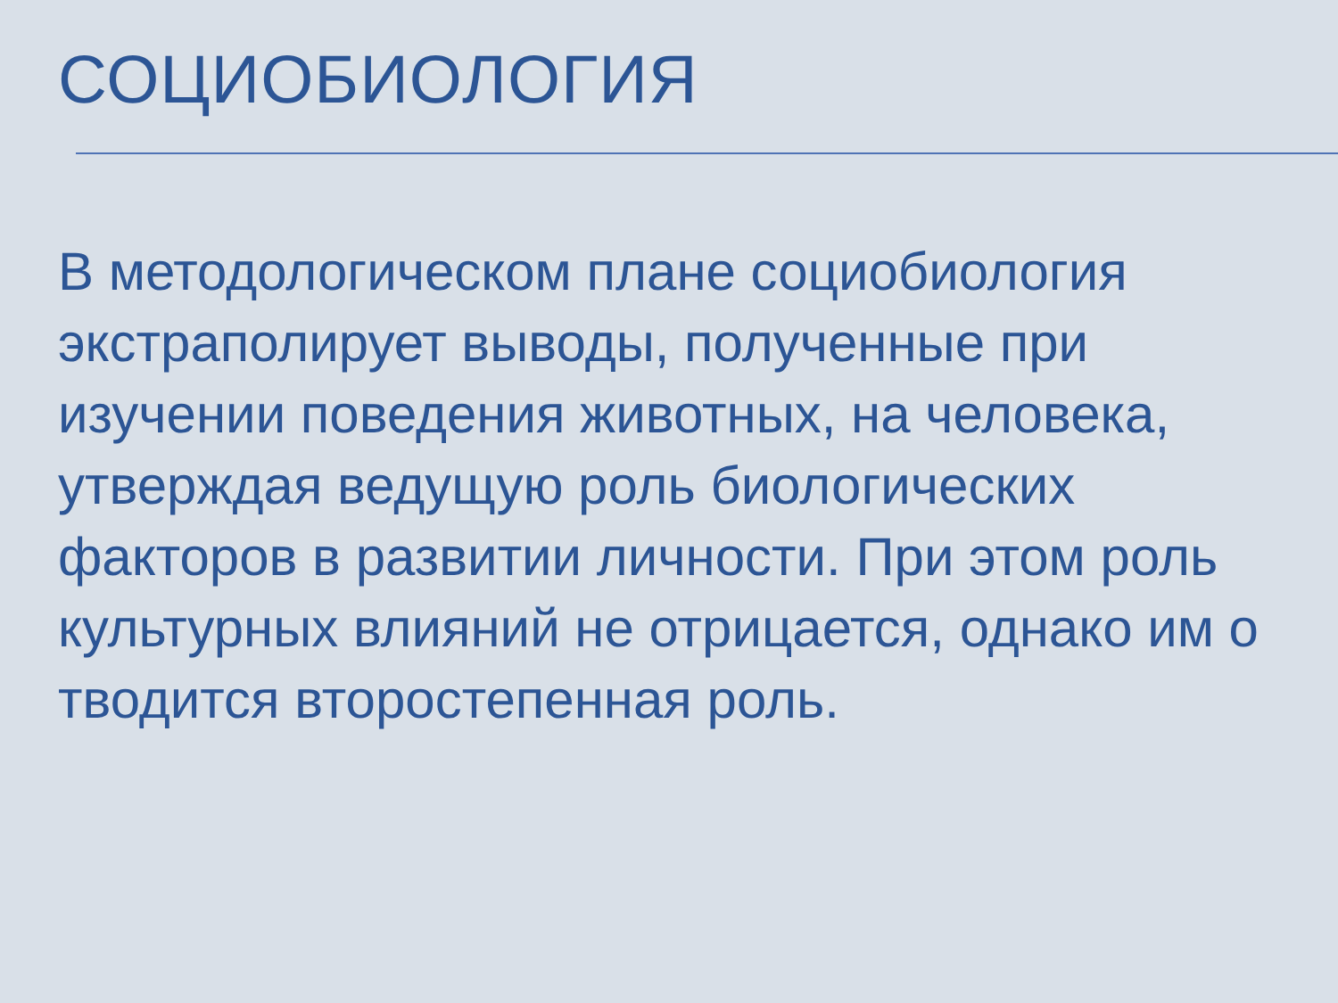СОЦИОБИОЛОГИЯ
В методологическом плане социобиология экстраполирует выводы, полученные при изучении поведения животных, на человека, утверждая ведущую роль биологических факторов в развитии личности. При этом роль культурных влияний не отрицается, однако им о тводится второстепенная роль.